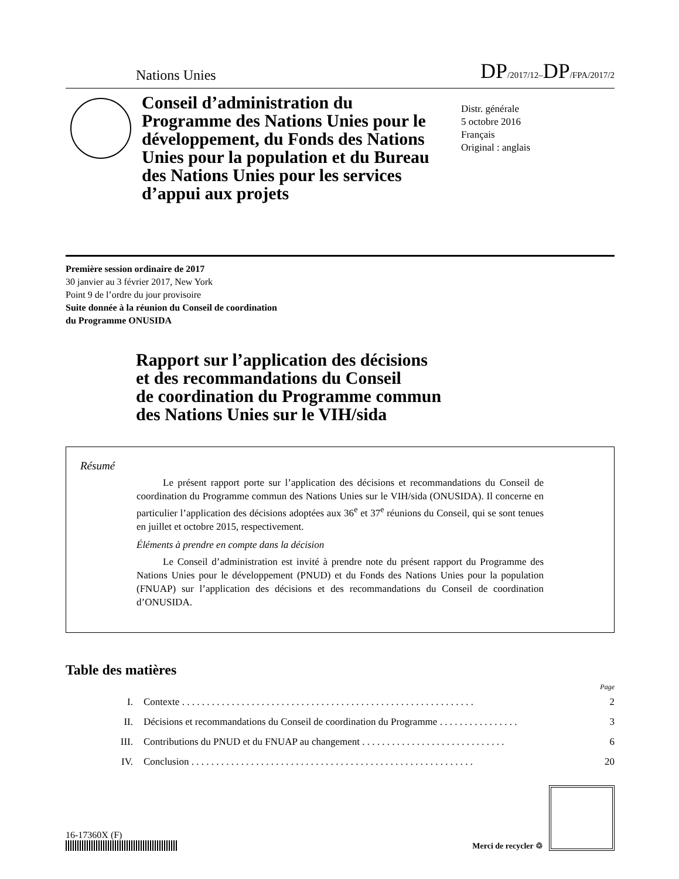Nations Unies DP/2017/12–DP/FPA/2017/2
Conseil d’administration du Programme des Nations Unies pour le développement, du Fonds des Nations Unies pour la population et du Bureau des Nations Unies pour les services d’appui aux projets
Distr. générale
5 octobre 2016
Français
Original : anglais
Première session ordinaire de 2017
30 janvier au 3 février 2017, New York
Point 9 de l’ordre du jour provisoire
Suite donnée à la réunion du Conseil de coordination
du Programme ONUSIDA
Rapport sur l’application des décisions
et des recommandations du Conseil
de coordination du Programme commun
des Nations Unies sur le VIH/sida
Résumé
Le présent rapport porte sur l’application des décisions et recommandations du Conseil de coordination du Programme commun des Nations Unies sur le VIH/sida (ONUSIDA). Il concerne en particulier l’application des décisions adoptées aux 36<sup>e</sup> et 37<sup>e</sup> réunions du Conseil, qui se sont tenues en juillet et octobre 2015, respectivement.
Éléments à prendre en compte dans la décision
Le Conseil d’administration est invité à prendre note du présent rapport du Programme des Nations Unies pour le développement (PNUD) et du Fonds des Nations Unies pour la population (FNUAP) sur l’application des décisions et des recommandations du Conseil de coordination d’ONUSIDA.
Table des matières
Page
I. Contexte . . . . . . . . . . . . . . . . . . . . . . . . . . . . . . . . . . . . . . . . . . . . . . . . . . . . . . . . . . . 2
II. Décisions et recommandations du Conseil de coordination du Programme . . . . . . . . . . . . . . . . 3
III. Contributions du PNUD et du FNUAP au changement . . . . . . . . . . . . . . . . . . . . . . . . . . . . . 6
IV. Conclusion . . . . . . . . . . . . . . . . . . . . . . . . . . . . . . . . . . . . . . . . . . . . . . . . . . . . . . . . . 20
16-17360X (F)
Merci de recycler ♲